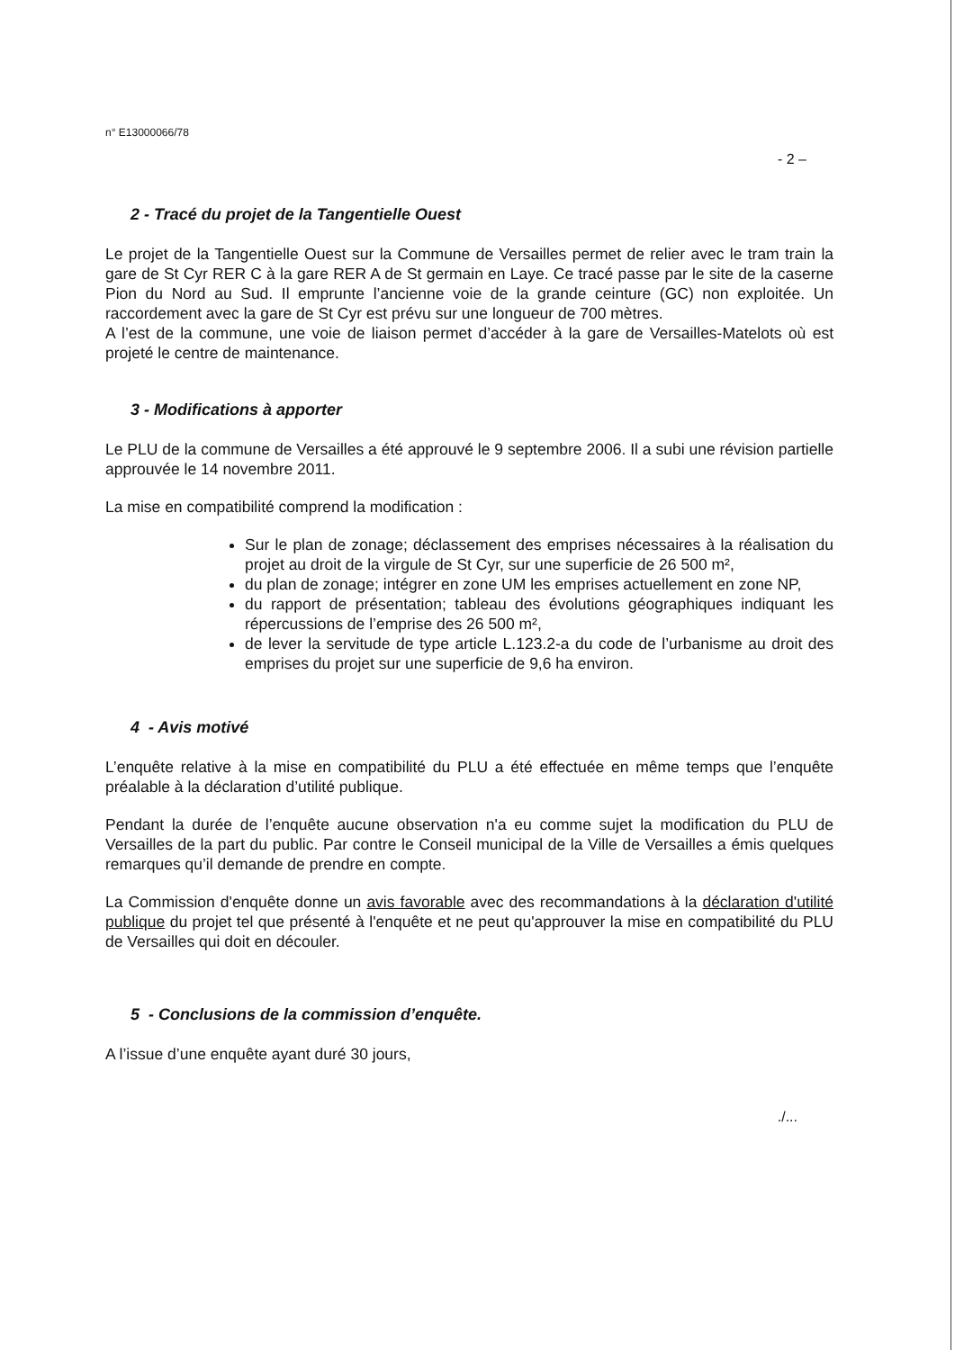n° E13000066/78
- 2 –
2 - Tracé du projet de la Tangentielle Ouest
Le projet de la Tangentielle Ouest sur la Commune de Versailles permet de relier avec le tram train la gare de St Cyr RER C à la gare RER A de St germain en Laye. Ce tracé passe par le site de la caserne Pion du Nord au Sud. Il emprunte l’ancienne voie de la grande ceinture (GC) non exploitée. Un raccordement avec la gare de St Cyr est prévu sur une longueur de 700 mètres.
A l’est de la commune, une voie de liaison permet d’accéder à la gare de Versailles-Matelots où est projeté le centre de maintenance.
3 - Modifications à apporter
Le PLU de la commune de Versailles a été approuvé le 9 septembre 2006. Il a subi une révision partielle approuvée le 14 novembre 2011.
La mise en compatibilité comprend la modification :
Sur le plan de zonage; déclassement des emprises nécessaires à la réalisation du projet au droit de la virgule de St Cyr, sur une superficie de 26 500 m²,
du plan de zonage; intégrer en zone UM les emprises actuellement en zone NP,
du rapport de présentation; tableau des évolutions géographiques indiquant les répercussions de l’emprise des 26 500 m²,
de lever la servitude de type article L.123.2-a du code de l’urbanisme au droit des emprises du projet sur une superficie de 9,6 ha environ.
4 - Avis motivé
L’enquête relative à la mise en compatibilité du PLU a été effectuée en même temps que l’enquête préalable à la déclaration d’utilité publique.
Pendant la durée de l’enquête aucune observation n'a eu comme sujet la modification du PLU de Versailles de la part du public. Par contre le Conseil municipal de la Ville de Versailles a émis quelques remarques qu’il demande de prendre en compte.
La Commission d'enquête donne un avis favorable avec des recommandations à la déclaration d'utilité publique du projet tel que présenté à l'enquête et ne peut qu'approuver la mise en compatibilité du PLU de Versailles qui doit en découler.
5 - Conclusions de la commission d’enquête.
A l’issue d’une enquête ayant duré 30 jours,
./...